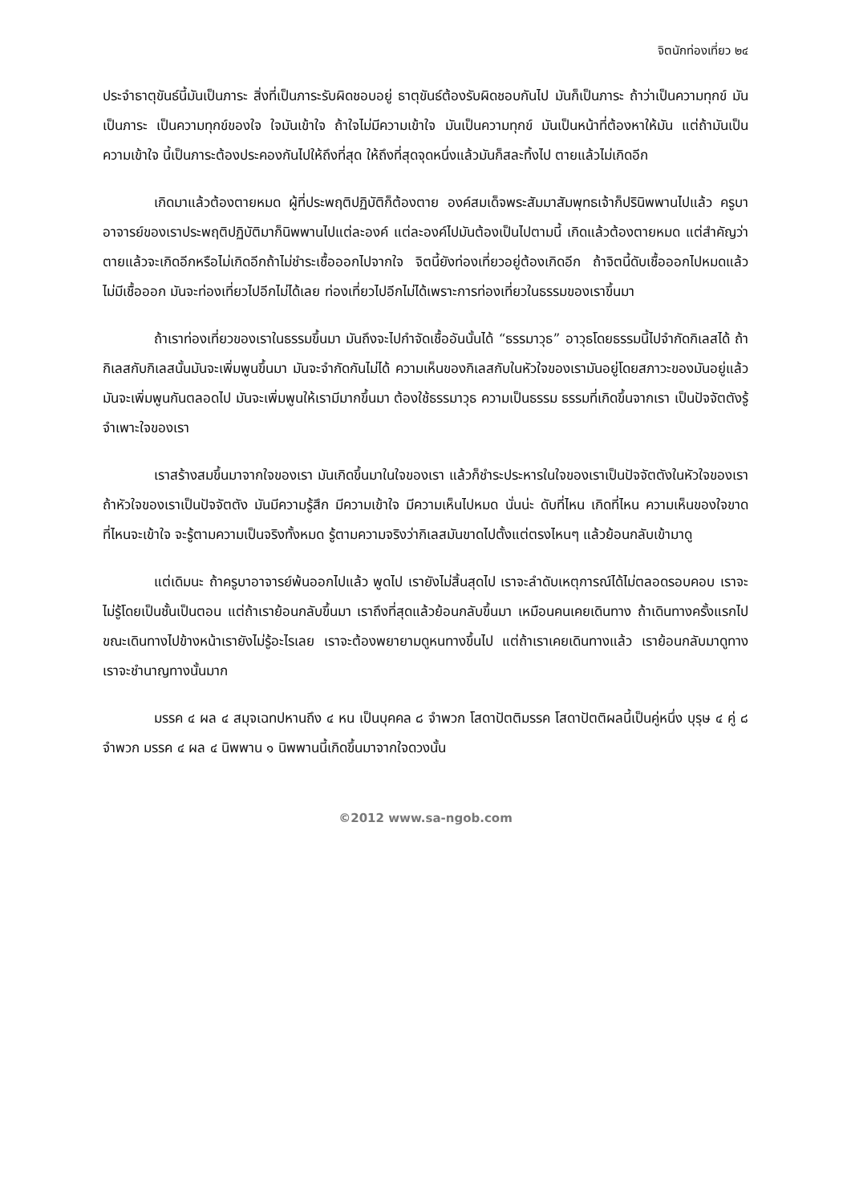จิตนักท่องเที่ยว ๒๔
ประจำธาตุขันธ์นี้มันเป็นภาระ สิ่งที่เป็นภาระรับผิดชอบอยู่ ธาตุขันธ์ต้องรับผิดชอบกันไป มันก็เป็นภาระ ถ้าว่าเป็นความทุกข์ มันเป็นภาระ เป็นความทุกข์ของใจ ใจมันเข้าใจ ถ้าใจไม่มีความเข้าใจ มันเป็นความทุกข์ มันเป็นหน้าที่ต้องหาให้มัน แต่ถ้ามันเป็นความเข้าใจ นี้เป็นภาระต้องประคองกันไปให้ถึงที่สุด ให้ถึงที่สุดจุดหนึ่งแล้วมันก็สละทิ้งไป ตายแล้วไม่เกิดอีก
เกิดมาแล้วต้องตายหมด ผู้ที่ประพฤติปฏิบัติก็ต้องตาย องค์สมเด็จพระสัมมาสัมพุทธเจ้าก็ปรินิพพานไปแล้ว ครูบาอาจารย์ของเราประพฤติปฏิบัติมาก็นิพพานไปแต่ละองค์ แต่ละองค์ไปมันต้องเป็นไปตามนี้ เกิดแล้วต้องตายหมด แต่สำคัญว่าตายแล้วจะเกิดอีกหรือไม่เกิดอีกถ้าไม่ชำระเชื้อออกไปจากใจ จิตนี้ยังท่องเที่ยวอยู่ต้องเกิดอีก ถ้าจิตนี้ดับเชื้อออกไปหมดแล้วไม่มีเชื้อออก มันจะท่องเที่ยวไปอีกไม่ได้เลย ท่องเที่ยวไปอีกไม่ได้เพราะการท่องเที่ยวในธรรมของเราขึ้นมา
ถ้าเราท่องเที่ยวของเราในธรรมขึ้นมา มันถึงจะไปกำจัดเชื้ออันนั้นได้ “ธรรมาวุธ” อาวุธโดยธรรมนี้ไปจำกัดกิเลสได้ ถ้ากิเลสกับกิเลสนั้นมันจะเพิ่มพูนขึ้นมา มันจะจำกัดกันไม่ได้ ความเห็นของกิเลสกับในหัวใจของเรามันอยู่โดยสภาวะของมันอยู่แล้ว มันจะเพิ่มพูนกันตลอดไป มันจะเพิ่มพูนให้เรามีมากขึ้นมา ต้องใช้ธรรมาวุธ ความเป็นธรรม ธรรมที่เกิดขึ้นจากเรา เป็นปัจจัตตังรู้จำเพาะใจของเรา
เราสร้างสมขึ้นมาจากใจของเรา มันเกิดขึ้นมาในใจของเรา แล้วก็ชำระประหารในใจของเราเป็นปัจจัตตังในหัวใจของเรา ถ้าหัวใจของเราเป็นปัจจัตตัง มันมีความรู้สึก มีความเข้าใจ มีความเห็นไปหมด นั่นน่ะ ดับที่ไหน เกิดที่ไหน ความเห็นของใจขาดที่ไหนจะเข้าใจ จะรู้ตามความเป็นจริงทั้งหมด รู้ตามความจริงว่ากิเลสมันขาดไปตั้งแต่ตรงไหนๆ แล้วย้อนกลับเข้ามาดู
แต่เดิมนะ ถ้าครูบาอาจารย์พ้นออกไปแล้ว พูดไป เรายังไม่สิ้นสุดไป เราจะลำดับเหตุการณ์ได้ไม่ตลอดรอบคอบ เราจะไม่รู้โดยเป็นชั้นเป็นตอน แต่ถ้าเราย้อนกลับขึ้นมา เราถึงที่สุดแล้วย้อนกลับขึ้นมา เหมือนคนเคยเดินทาง ถ้าเดินทางครั้งแรกไป ขณะเดินทางไปข้างหน้าเรายังไม่รู้อะไรเลย เราจะต้องพยายามดูหนทางขึ้นไป แต่ถ้าเราเคยเดินทางแล้ว เราย้อนกลับมาดูทาง เราจะชำนาญทางนั้นมาก
มรรค ๔ ผล ๔ สมุจเฉทปหานถึง ๔ หน เป็นบุคคล ๘ จำพวก โสดาปัตติมรรค โสดาปัตติผลนี้เป็นคู่หนึ่ง บุรุษ ๔ คู่ ๘ จำพวก มรรค ๔ ผล ๔ นิพพาน ๑ นิพพานนี้เกิดขึ้นมาจากใจดวงนั้น
©2012 www.sa-ngob.com